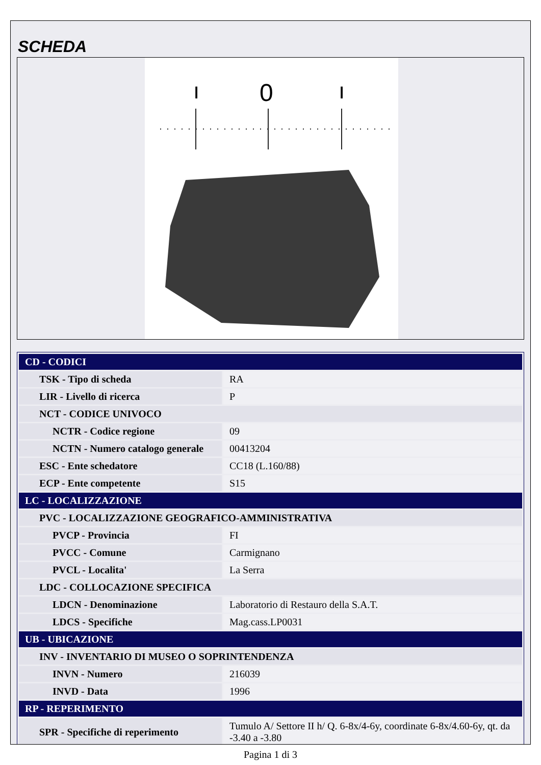SCHEDA
ı
0
ı
| CD - CODICI | |
| TSK - Tipo di scheda | RA |
| LIR - Livello di ricerca | P |
| NCT - CODICE UNIVOCO | |
| NCTR - Codice regione | 09 |
| NCTN - Numero catalogo generale | 00413204 |
| ESC - Ente schedatore | CC18 (L.160/88) |
| ECP - Ente competente | S15 |
| LC - LOCALIZZAZIONE | |
| PVC - LOCALIZZAZIONE GEOGRAFICO-AMMINISTRATIVA | |
| PVCP - Provincia | FI |
| PVCC - Comune | Carmignano |
| PVCL - Localita' | La Serra |
| LDC - COLLOCAZIONE SPECIFICA | |
| LDCN - Denominazione | Laboratorio di Restauro della S.A.T. |
| LDCS - Specifiche | Mag.cass.LP0031 |
| UB - UBICAZIONE | |
| INV - INVENTARIO DI MUSEO O SOPRINTENDENZA | |
| INVN - Numero | 216039 |
| INVD - Data | 1996 |
| RP - REPERIMENTO | |
| SPR - Specifiche di reperimento | Tumulo A/ Settore II h/ Q. 6-8x/4-6y, coordinate 6-8x/4.60-6y, qt. da -3.40 a -3.80 |
Pagina 1 di 3